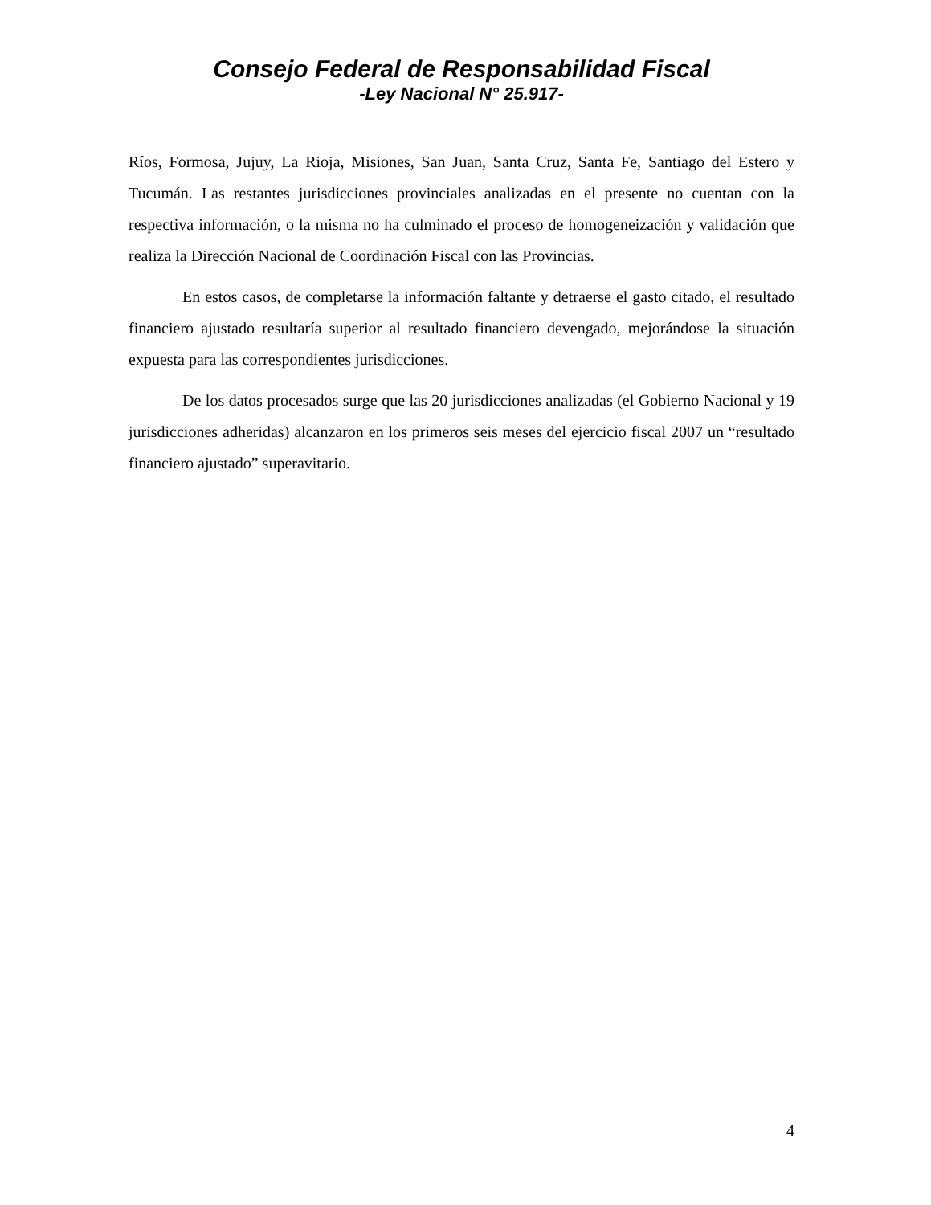Consejo Federal de Responsabilidad Fiscal
-Ley Nacional N° 25.917-
Ríos, Formosa, Jujuy, La Rioja, Misiones, San Juan, Santa Cruz, Santa Fe, Santiago del Estero y Tucumán. Las restantes jurisdicciones provinciales analizadas en el presente no cuentan con la respectiva información, o la misma no ha culminado el proceso de homogeneización y validación que realiza la Dirección Nacional de Coordinación Fiscal con las Provincias.
En estos casos, de completarse la información faltante y detraerse el gasto citado, el resultado financiero ajustado resultaría superior al resultado financiero devengado, mejorándose la situación expuesta para las correspondientes jurisdicciones.
De los datos procesados surge que las 20 jurisdicciones analizadas (el Gobierno Nacional y 19 jurisdicciones adheridas) alcanzaron en los primeros seis meses del ejercicio fiscal 2007 un “resultado financiero ajustado” superavitario.
4